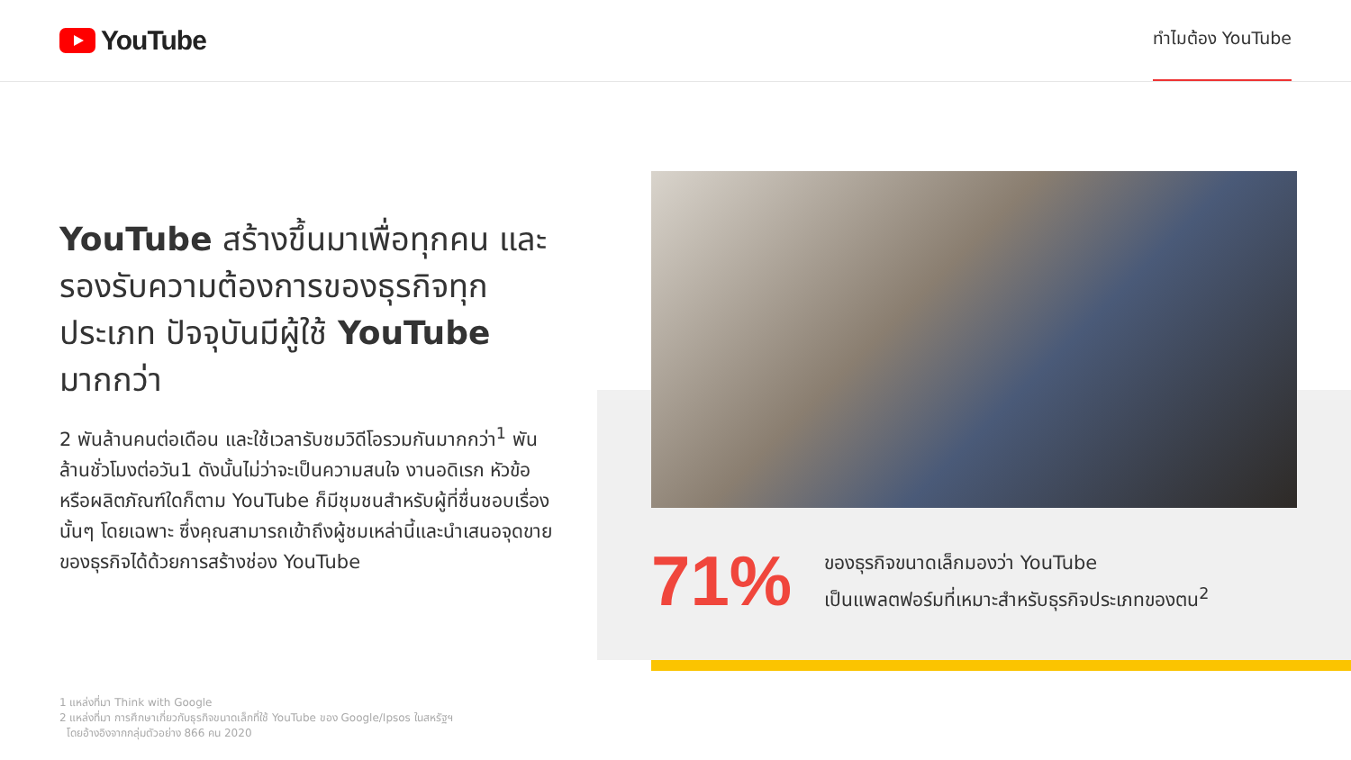YouTube
ทำไมต้อง YouTube
YouTube สร้างขึ้นมาเพื่อทุกคน และรองรับความต้องการของธุรกิจทุกประเภท ปัจจุบันมีผู้ใช้ YouTube มากกว่า
2 พันล้านคนต่อเดือน และใช้เวลารับชมวิดีโอรวมกันมากกว่า<sup>1</sup> พันล้านชั่วโมงต่อวัน1 ดังนั้นไม่ว่าจะเป็นความสนใจ งานอดิเรก หัวข้อ หรือผลิตภัณฑ์ใดก็ตาม YouTube ก็มีชุมชนสำหรับผู้ที่ชื่นชอบเรื่องนั้นๆ โดยเฉพาะ ซึ่งคุณสามารถเข้าถึงผู้ชมเหล่านี้และนำเสนอจุดขายของธุรกิจได้ด้วยการสร้างช่อง YouTube
71%
ของธุรกิจขนาดเล็กมองว่า YouTube
เป็นแพลตฟอร์มที่เหมาะสำหรับธุรกิจประเภทของตน<sup>2</sup>
1 แหล่งที่มา Think with Google
2 แหล่งที่มา การศึกษาเกี่ยวกับธุรกิจขนาดเล็กที่ใช้ YouTube ของ Google/Ipsos ในสหรัฐฯ
โดยอ้างอิงจากกลุ่มตัวอย่าง 866 คน 2020